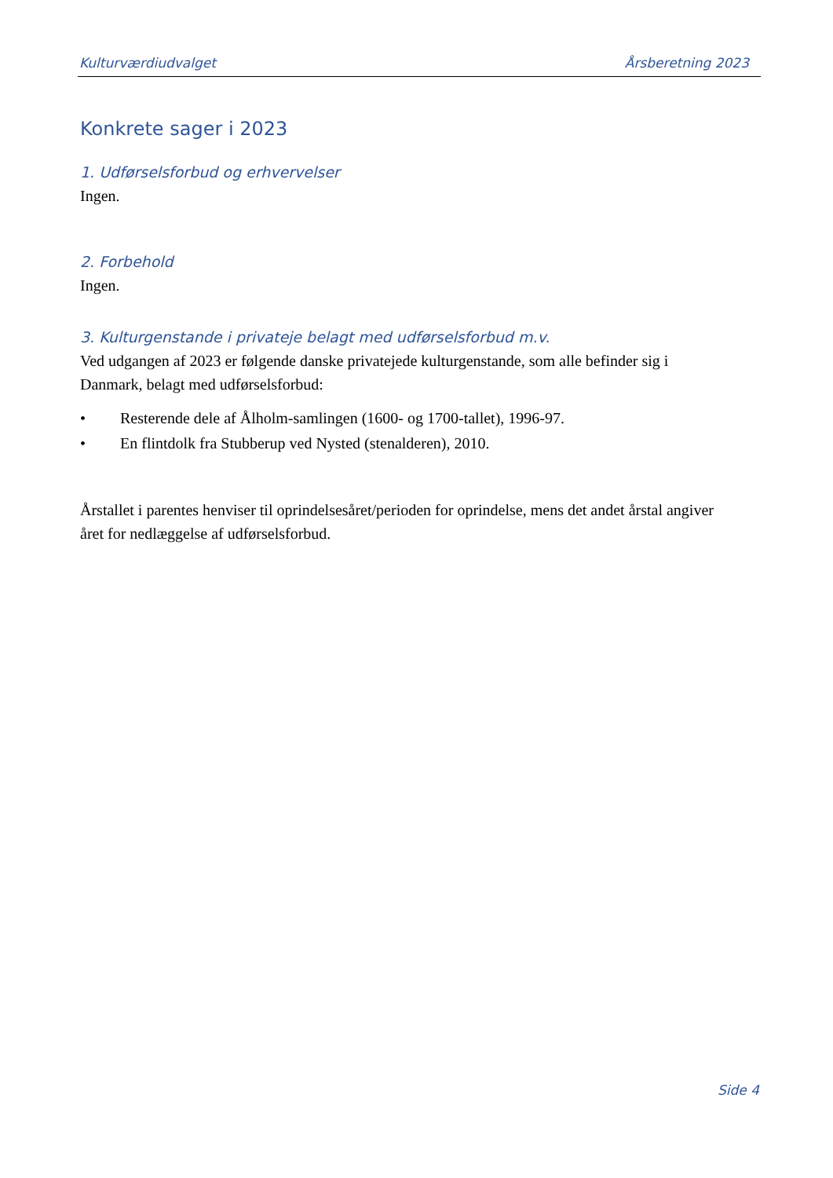Kulturværdiudvalget Årsberetning 2023
Konkrete sager i 2023
1. Udførselsforbud og erhvervelser
Ingen.
2. Forbehold
Ingen.
3. Kulturgenstande i privateje belagt med udførselsforbud m.v.
Ved udgangen af 2023 er følgende danske privatejede kulturgenstande, som alle befinder sig i Danmark, belagt med udførselsforbud:
• Resterende dele af Ålholm-samlingen (1600- og 1700-tallet), 1996-97.
• En flintdolk fra Stubberup ved Nysted (stenalderen), 2010.
Årstallet i parentes henviser til oprindelsesåret/perioden for oprindelse, mens det andet årstal angiver året for nedlæggelse af udførselsforbud.
Side 4